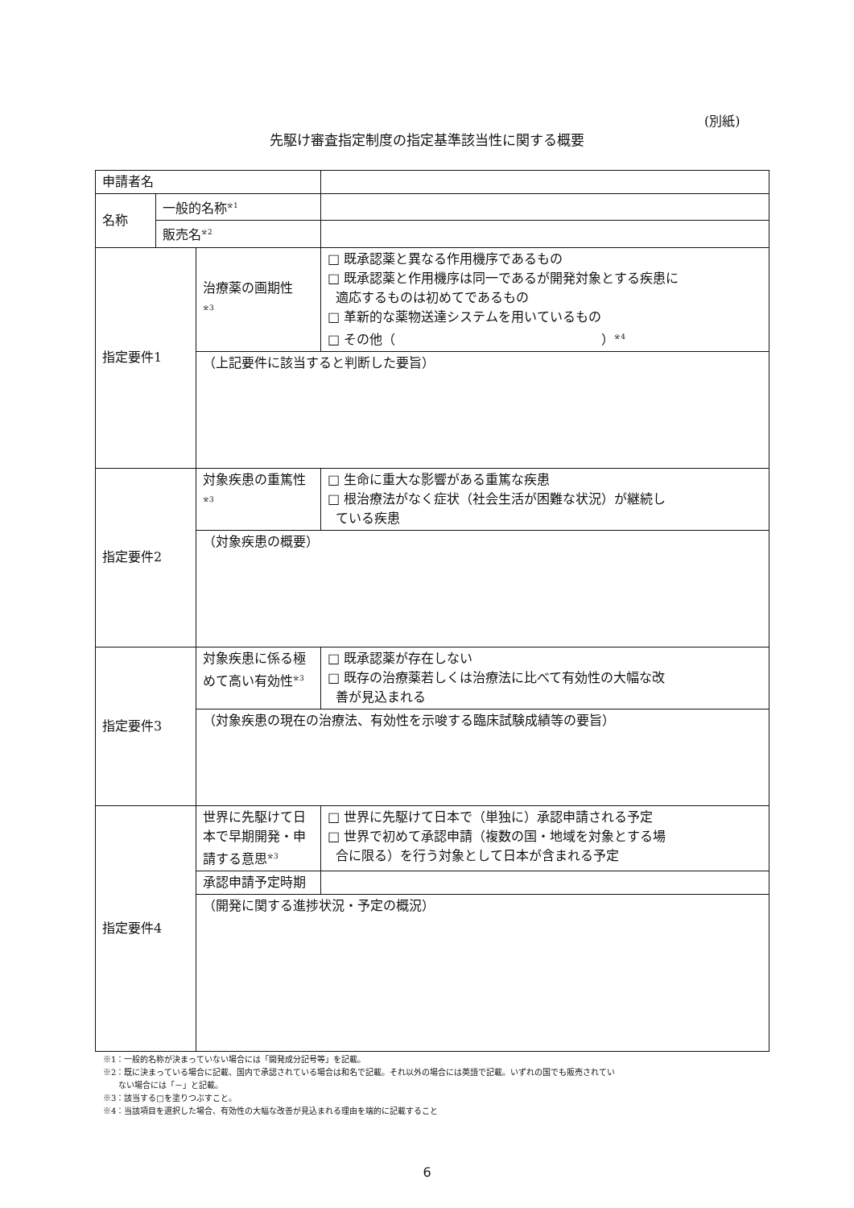(別紙)
先駆け審査指定制度の指定基準該当性に関する概要
| 申請者名 | | | |
| 名称 | 一般的名称<sup>※1</sup> | | |
| | 販売名<sup>※2</sup> | | |
| 指定要件1 | | 治療薬の画期性 <sup>※3</sup> | □ 既承認薬と異なる作用機序であるもの □ 既承認薬と作用機序は同一であるが開発対象とする疾患に 適応するものは初めてであるもの □ 革新的な薬物送達システムを用いているもの □ その他（ ）<sup>※4</sup> |
| | | （上記要件に該当すると判断した要旨） | |
| 指定要件2 | | 対象疾患の重篤性<sup>※3</sup> | □ 生命に重大な影響がある重篤な疾患 □ 根治療法がなく症状（社会生活が困難な状況）が継続し ている疾患 |
| | | （対象疾患の概要） | |
| 指定要件3 | | 対象疾患に係る極めて高い有効性<sup>※3</sup> | □ 既承認薬が存在しない □ 既存の治療薬若しくは治療法に比べて有効性の大幅な改 善が見込まれる |
| | | （対象疾患の現在の治療法、有効性を示唆する臨床試験成績等の要旨） | |
| 指定要件4 | | 世界に先駆けて日本で早期開発・申請する意思<sup>※3</sup> | □ 世界に先駆けて日本で（単独に）承認申請される予定 □ 世界で初めて承認申請（複数の国・地域を対象とする場 合に限る）を行う対象として日本が含まれる予定 |
| | | 承認申請予定時期 | |
| | | （開発に関する進捗状況・予定の概況） | |
※1：一般的名称が決まっていない場合には「開発成分記号等」を記載。
※2：既に決まっている場合に記載、国内で承認されている場合は和名で記載。それ以外の場合には英語で記載。いずれの国でも販売されてい
ない場合には「－」と記載。
※3：該当する□を塗りつぶすこと。
※4：当該項目を選択した場合、有効性の大幅な改善が見込まれる理由を端的に記載すること
6